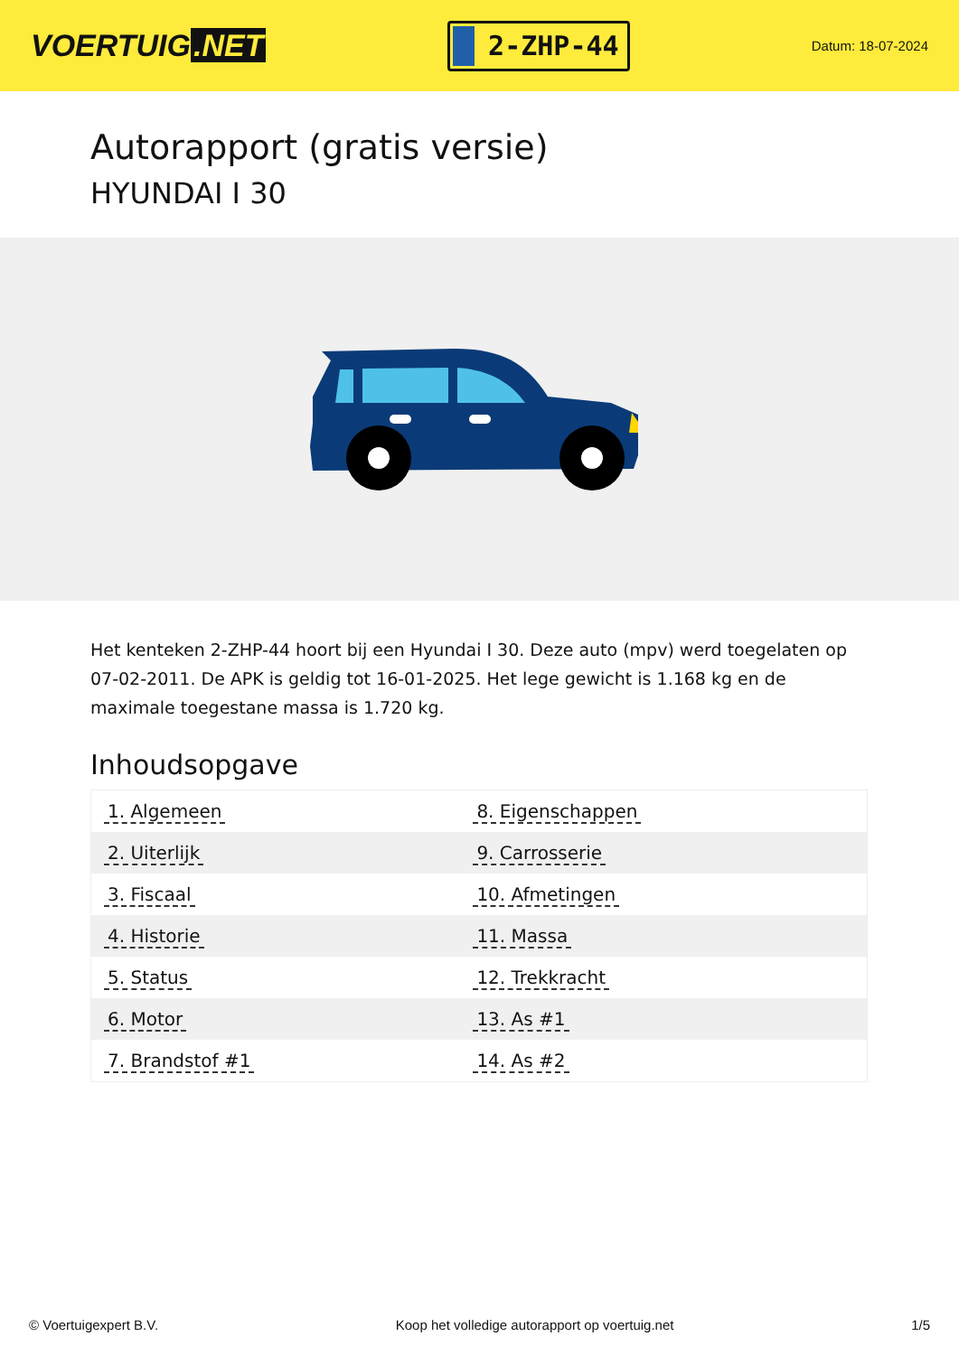VOERTUIG.NET
2-ZHP-44
Datum: 18-07-2024
Autorapport (gratis versie)
HYUNDAI I 30
Het kenteken 2-ZHP-44 hoort bij een Hyundai I 30. Deze auto (mpv) werd toegelaten op 07-02-2011. De APK is geldig tot 16-01-2025. Het lege gewicht is 1.168 kg en de maximale toegestane massa is 1.720 kg.
Inhoudsopgave
| 1. Algemeen | 8. Eigenschappen |
| 2. Uiterlijk | 9. Carrosserie |
| 3. Fiscaal | 10. Afmetingen |
| 4. Historie | 11. Massa |
| 5. Status | 12. Trekkracht |
| 6. Motor | 13. As #1 |
| 7. Brandstof #1 | 14. As #2 |
© Voertuigexpert B.V. Koop het volledige autorapport op voertuig.net
1/5